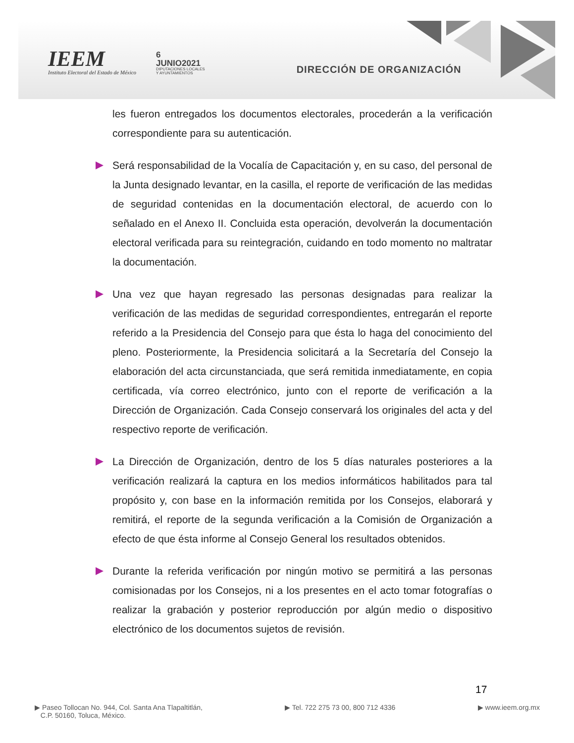IEEM
Instituto Electoral del Estado de México
6
JUNIO2021
DIPUTACIONES LOCALES
Y AYUNTAMIENTOS
DIRECCIÓN DE ORGANIZACIÓN
les fueron entregados los documentos electorales, procederán a la verificación correspondiente para su autenticación.
Será responsabilidad de la Vocalía de Capacitación y, en su caso, del personal de la Junta designado levantar, en la casilla, el reporte de verificación de las medidas de seguridad contenidas en la documentación electoral, de acuerdo con lo señalado en el Anexo II. Concluida esta operación, devolverán la documentación electoral verificada para su reintegración, cuidando en todo momento no maltratar la documentación.
Una vez que hayan regresado las personas designadas para realizar la verificación de las medidas de seguridad correspondientes, entregarán el reporte referido a la Presidencia del Consejo para que ésta lo haga del conocimiento del pleno. Posteriormente, la Presidencia solicitará a la Secretaría del Consejo la elaboración del acta circunstanciada, que será remitida inmediatamente, en copia certificada, vía correo electrónico, junto con el reporte de verificación a la Dirección de Organización. Cada Consejo conservará los originales del acta y del respectivo reporte de verificación.
La Dirección de Organización, dentro de los 5 días naturales posteriores a la verificación realizará la captura en los medios informáticos habilitados para tal propósito y, con base en la información remitida por los Consejos, elaborará y remitirá, el reporte de la segunda verificación a la Comisión de Organización a efecto de que ésta informe al Consejo General los resultados obtenidos.
Durante la referida verificación por ningún motivo se permitirá a las personas comisionadas por los Consejos, ni a los presentes en el acto tomar fotografías o realizar la grabación y posterior reproducción por algún medio o dispositivo electrónico de los documentos sujetos de revisión.
17
▶ Paseo Tollocan No. 944, Col. Santa Ana Tlapaltitlán,
C.P. 50160, Toluca, México.
▶ Tel. 722 275 73 00, 800 712 4336
▶ www.ieem.org.mx